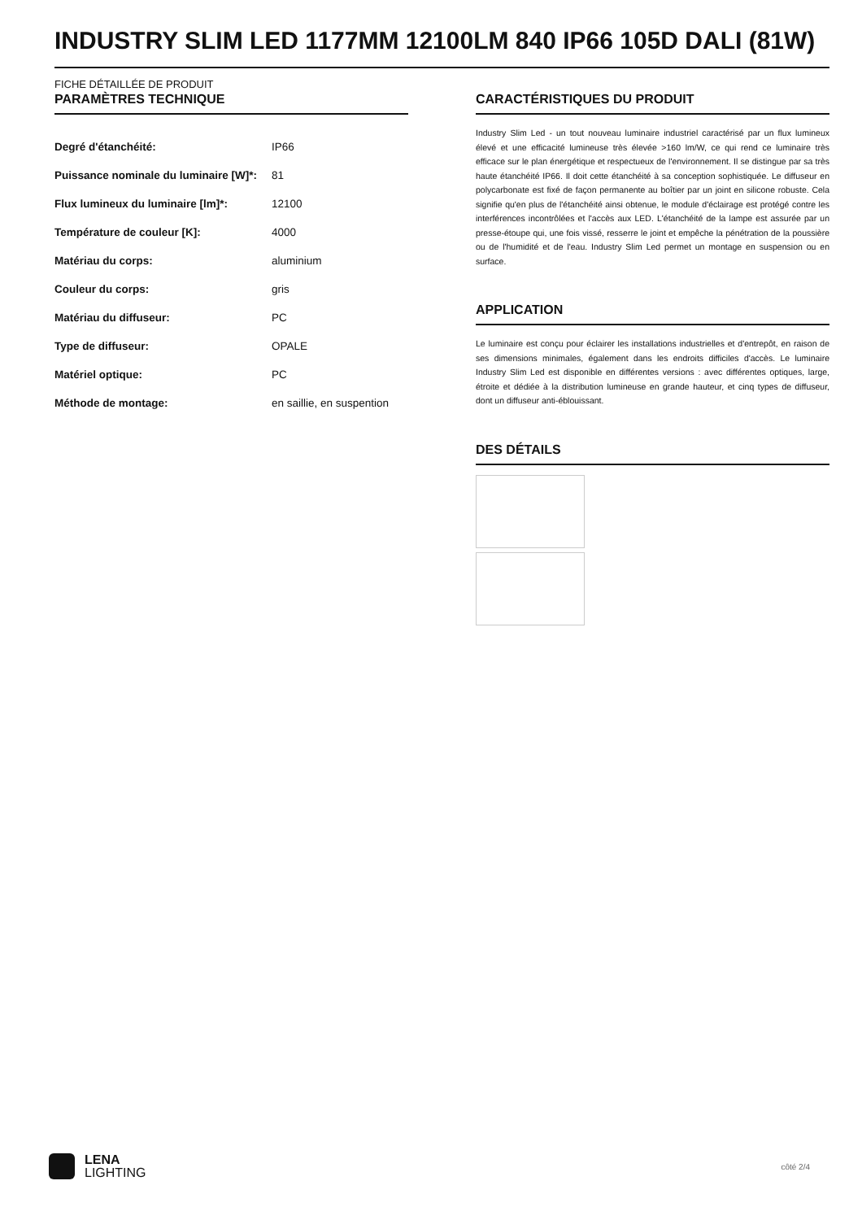INDUSTRY SLIM LED 1177MM 12100LM 840 IP66 105D DALI (81W)
FICHE DÉTAILLÉE DE PRODUIT
PARAMÈTRES TECHNIQUE
| Degré d'étanchéité: | IP66 |
| Puissance nominale du luminaire [W]*: | 81 |
| Flux lumineux du luminaire [lm]*: | 12100 |
| Température de couleur [K]: | 4000 |
| Matériau du corps: | aluminium |
| Couleur du corps: | gris |
| Matériau du diffuseur: | PC |
| Type de diffuseur: | OPALE |
| Matériel optique: | PC |
| Méthode de montage: | en saillie, en suspention |
CARACTÉRISTIQUES DU PRODUIT
Industry Slim Led - un tout nouveau luminaire industriel caractérisé par un flux lumineux élevé et une efficacité lumineuse très élevée >160 lm/W, ce qui rend ce luminaire très efficace sur le plan énergétique et respectueux de l'environnement. Il se distingue par sa très haute étanchéité IP66. Il doit cette étanchéité à sa conception sophistiquée. Le diffuseur en polycarbonate est fixé de façon permanente au boîtier par un joint en silicone robuste. Cela signifie qu'en plus de l'étanchéité ainsi obtenue, le module d'éclairage est protégé contre les interférences incontrôlées et l'accès aux LED. L'étanchéité de la lampe est assurée par un presse-étoupe qui, une fois vissé, resserre le joint et empêche la pénétration de la poussière ou de l'humidité et de l'eau. Industry Slim Led permet un montage en suspension ou en surface.
APPLICATION
Le luminaire est conçu pour éclairer les installations industrielles et d'entrepôt, en raison de ses dimensions minimales, également dans les endroits difficiles d'accès. Le luminaire Industry Slim Led est disponible en différentes versions : avec différentes optiques, large, étroite et dédiée à la distribution lumineuse en grande hauteur, et cinq types de diffuseur, dont un diffuseur anti-éblouissant.
DES DÉTAILS
LENA
LIGHTING
côté 2/4